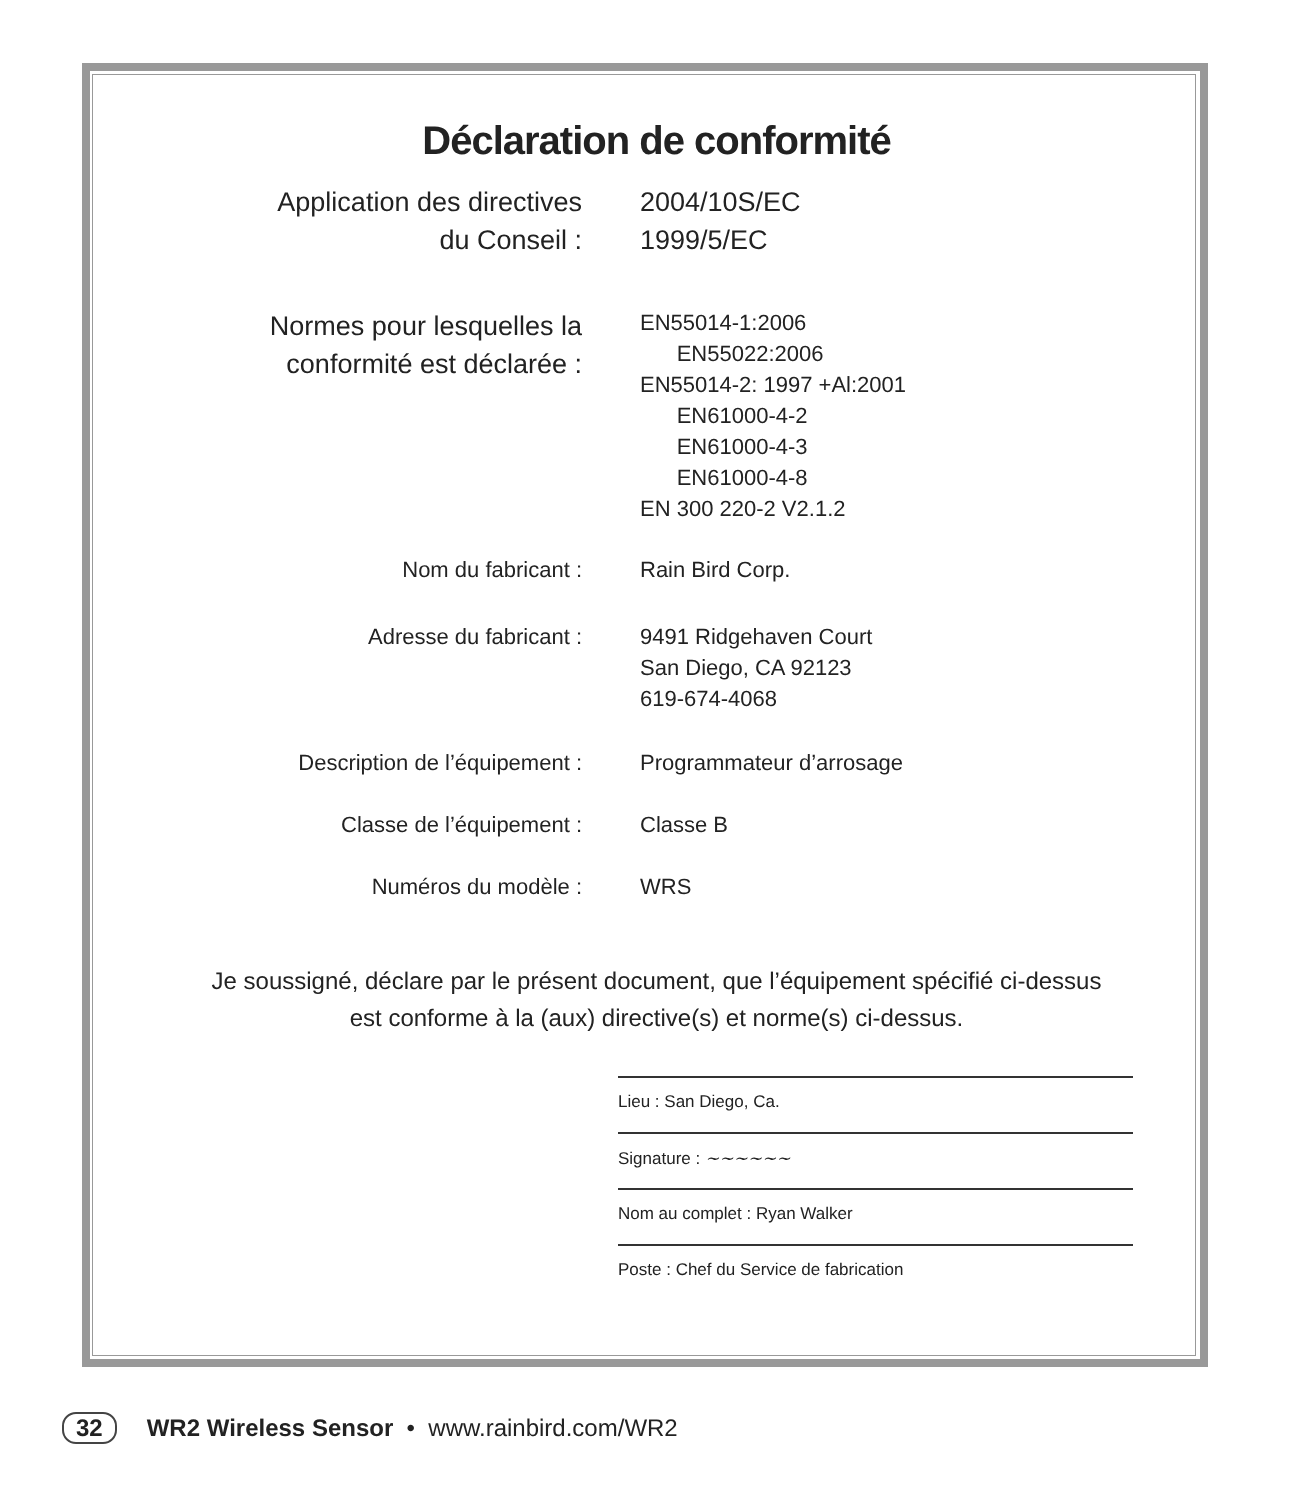Déclaration de conformité
Application des directives
du Conseil :
2004/10S/EC
1999/5/EC
Normes pour lesquelles la
conformité est déclarée :
EN55014-1:2006
EN55022:2006
EN55014-2: 1997 +Al:2001
EN61000-4-2
EN61000-4-3
EN61000-4-8
EN 300 220-2 V2.1.2
Nom du fabricant : Rain Bird Corp.
Adresse du fabricant : 9491 Ridgehaven Court
San Diego, CA 92123
619-674-4068
Description de l’équipement : Programmateur d’arrosage
Classe de l’équipement : Classe B
Numéros du modèle : WRS
Je soussigné, déclare par le présent document, que l’équipement spécifié ci-dessus
est conforme à la (aux) directive(s) et norme(s) ci-dessus.
Lieu : San Diego, Ca.
Signature : ~~~~~~
Nom au complet : Ryan Walker
Poste : Chef du Service de fabrication
32 WR2 Wireless Sensor • www.rainbird.com/WR2